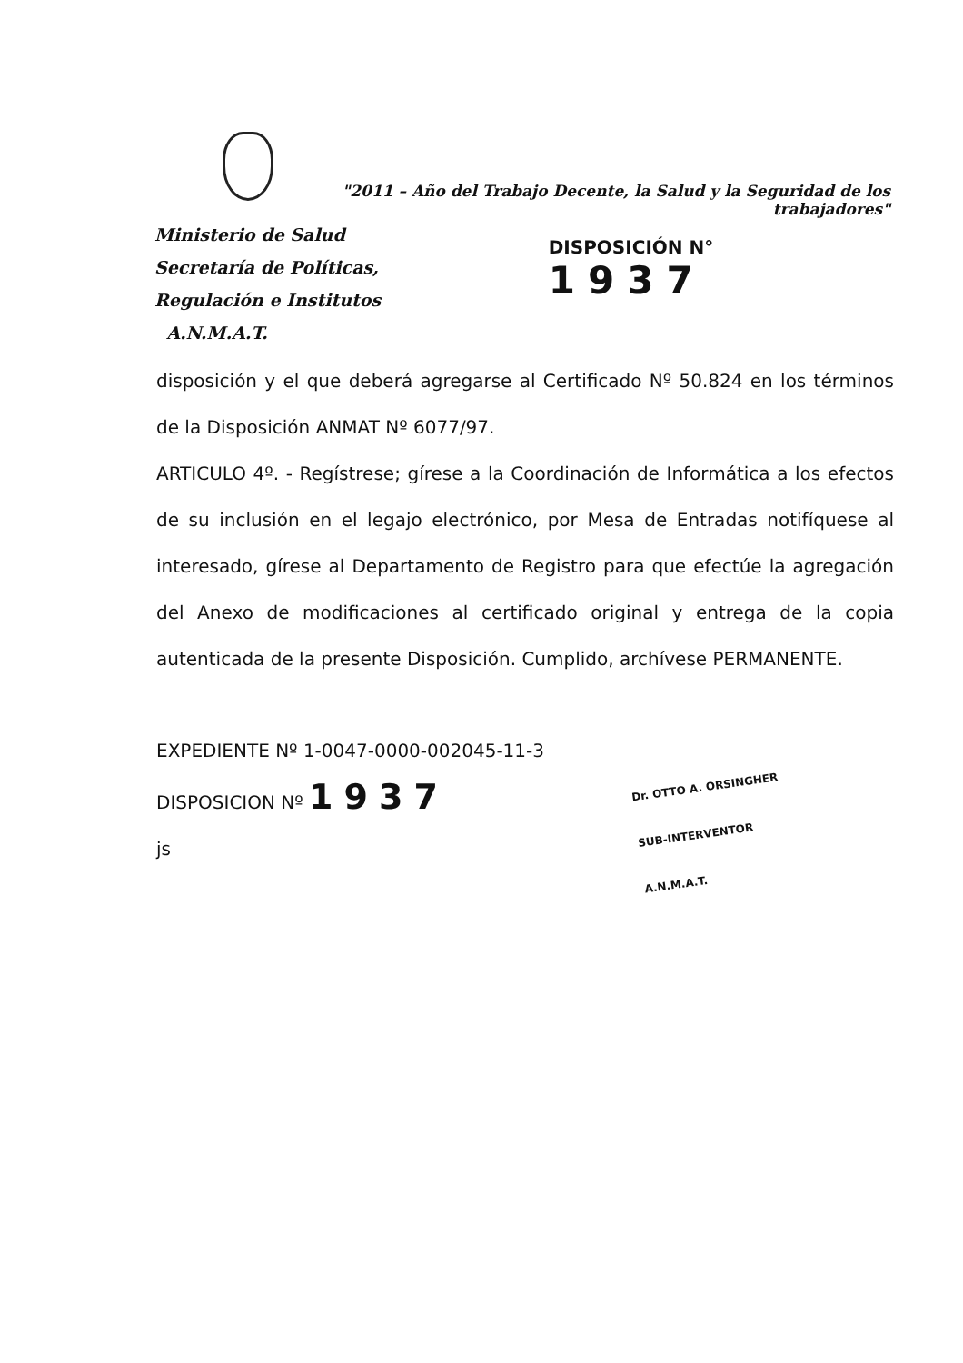"2011 – Año del Trabajo Decente, la Salud y la Seguridad de los trabajadores"
Ministerio de Salud
Secretaría de Políticas,
Regulación e Institutos
A.N.M.A.T.
DISPOSICIÓN N° 1937
disposición y el que deberá agregarse al Certificado Nº 50.824 en los términos de la Disposición ANMAT Nº 6077/97.
ARTICULO 4º. - Regístrese; gírese a la Coordinación de Informática a los efectos de su inclusión en el legajo electrónico, por Mesa de Entradas notifíquese al interesado, gírese al Departamento de Registro para que efectúe la agregación del Anexo de modificaciones al certificado original y entrega de la copia autenticada de la presente Disposición. Cumplido, archívese PERMANENTE.
EXPEDIENTE Nº 1-0047-0000-002045-11-3
DISPOSICION Nº 1937
js
Dr. OTTO A. ORSINGHER
SUB-INTERVENTOR
A.N.M.A.T.